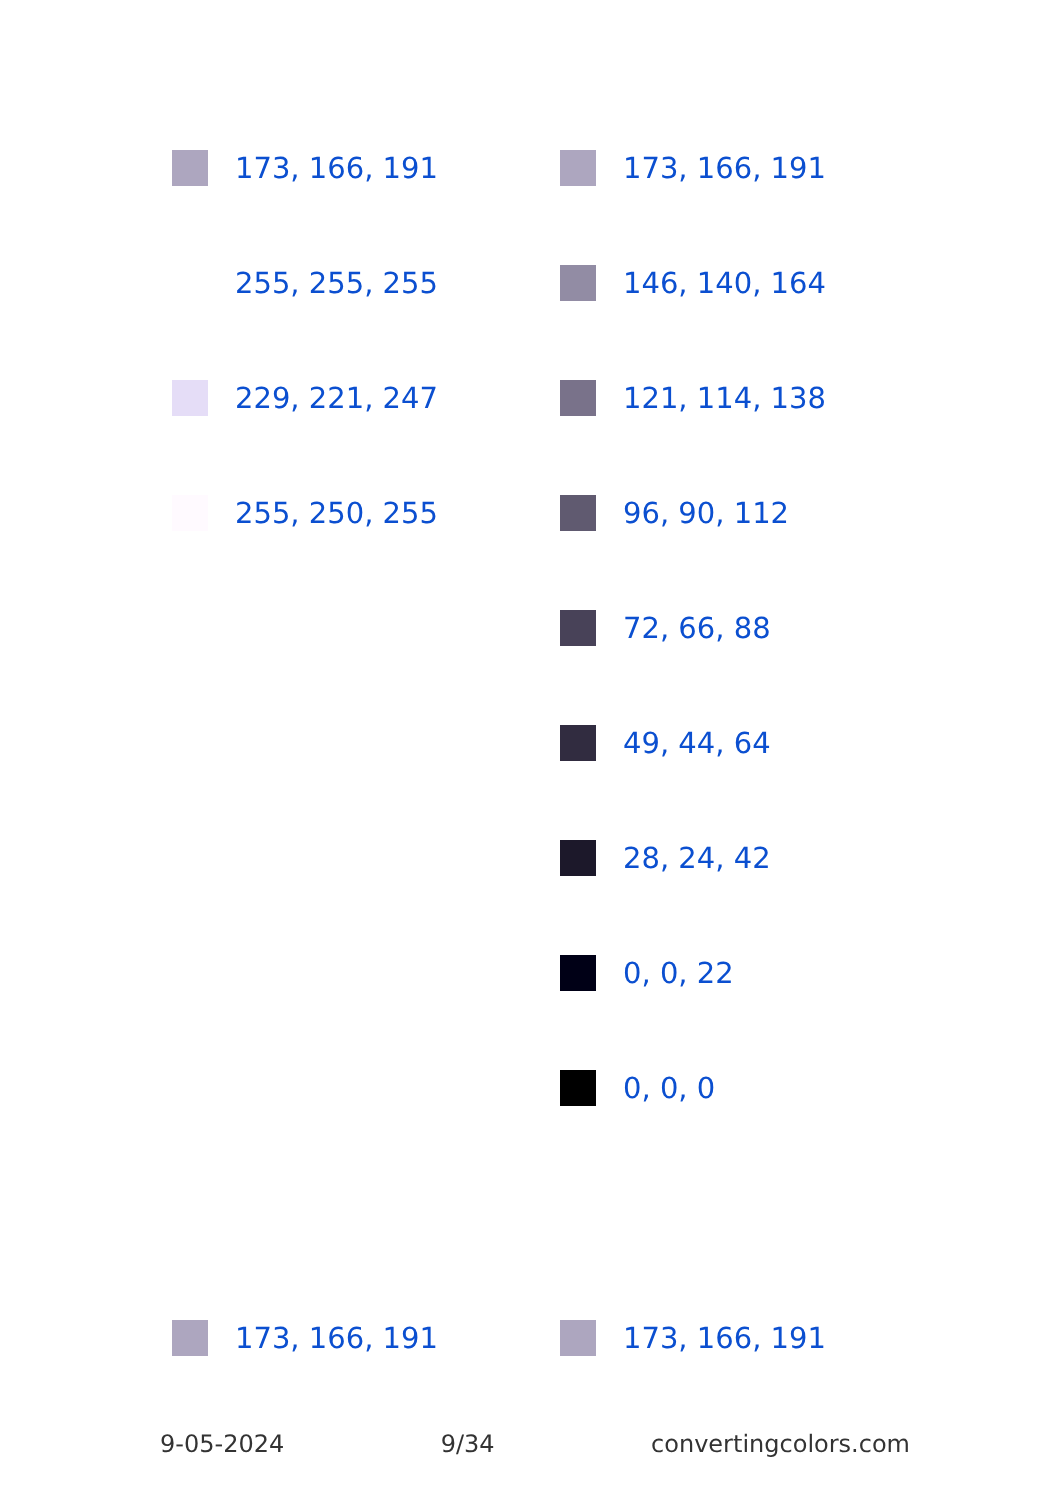173, 166, 191
255, 255, 255
229, 221, 247
255, 250, 255
173, 166, 191
146, 140, 164
121, 114, 138
96, 90, 112
72, 66, 88
49, 44, 64
28, 24, 42
0, 0, 22
0, 0, 0
173, 166, 191 173, 166, 191
9-05-2024 9/34 convertingcolors.com